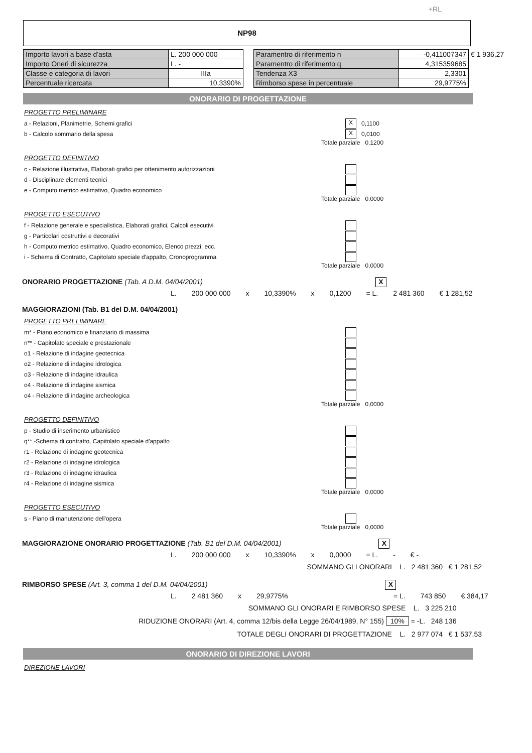+RL
NP98
| Importo lavori a base d'asta | L. 200 000 000 |
| Importo Oneri di sicurezza | L. - |
| Classe e categoria di lavori | IIIa |
| Percentuale ricercata | 10,3390% |
| Paramentro di riferimento n | -0,411007347 | € 1 936,27 |
| Paramentro di riferimento q | 4,315359685 | |
| Tendenza X3 | 2,3301 | |
| Rimborso spese in percentuale | 29,9775% | |
ONORARIO DI PROGETTAZIONE
PROGETTO PRELIMINARE
a - Relazioni, Planimetrie, Schemi grafici X 0,1100
b - Calcolo sommario della spesa X 0,0100
Totale parziale 0,1200
PROGETTO DEFINITIVO
c - Relazione illustrativa, Elaborati grafici per ottenimento autorizzazioni
d - Disciplinare elementi tecnici
e - Computo metrico estimativo, Quadro economico
Totale parziale 0,0000
PROGETTO ESECUTIVO
f - Relazione generale e specialistica, Elaborati grafici, Calcoli esecutivi
g - Particolari costruttivi e decorativi
h - Computo metrico estimativo, Quadro economico, Elenco prezzi, ecc.
i - Schema di Contratto, Capitolato speciale d'appalto, Cronoprogramma
Totale parziale 0,0000
ONORARIO PROGETTAZIONE (Tab. A D.M. 04/04/2001) X
L. 200 000 000 x 10,3390% x 0,1200 = L. 2 481 360 € 1 281,52
MAGGIORAZIONI (Tab. B1 del D.M. 04/04/2001)
PROGETTO PRELIMINARE
m* - Piano economico e finanziario di massima
n** - Capitolato speciale e prestazionale
o1 - Relazione di indagine geotecnica
o2 - Relazione di indagine idrologica
o3 - Relazione di indagine idraulica
o4 - Relazione di indagine sismica
o4 - Relazione di indagine archeologica
Totale parziale 0,0000
PROGETTO DEFINITIVO
p - Studio di inserimento urbanistico
q** -Schema di contratto, Capitolato speciale d'appalto
r1 - Relazione di indagine geotecnica
r2 - Relazione di indagine idrologica
r3 - Relazione di indagine idraulica
r4 - Relazione di indagine sismica
Totale parziale 0,0000
PROGETTO ESECUTIVO
s - Piano di manutenzione dell'opera
Totale parziale 0,0000
MAGGIORAZIONE ONORARIO PROGETTAZIONE (Tab. B1 del D.M. 04/04/2001) X
L. 200 000 000 x 10,3390% x 0,0000 = L. - € -
SOMMANO GLI ONORARI L. 2 481 360 € 1 281,52
RIMBORSO SPESE (Art. 3, comma 1 del D.M. 04/04/2001) X
L. 2 481 360 x 29,9775% = L. 743 850 € 384,17
SOMMANO GLI ONORARI E RIMBORSO SPESE L. 3 225 210
RIDUZIONE ONORARI (Art. 4, comma 12/bis della Legge 26/04/1989, N° 155) 10% = -L. 248 136
TOTALE DEGLI ONORARI DI PROGETTAZIONE L. 2 977 074 € 1 537,53
ONORARIO DI DIREZIONE LAVORI
DIREZIONE LAVORI